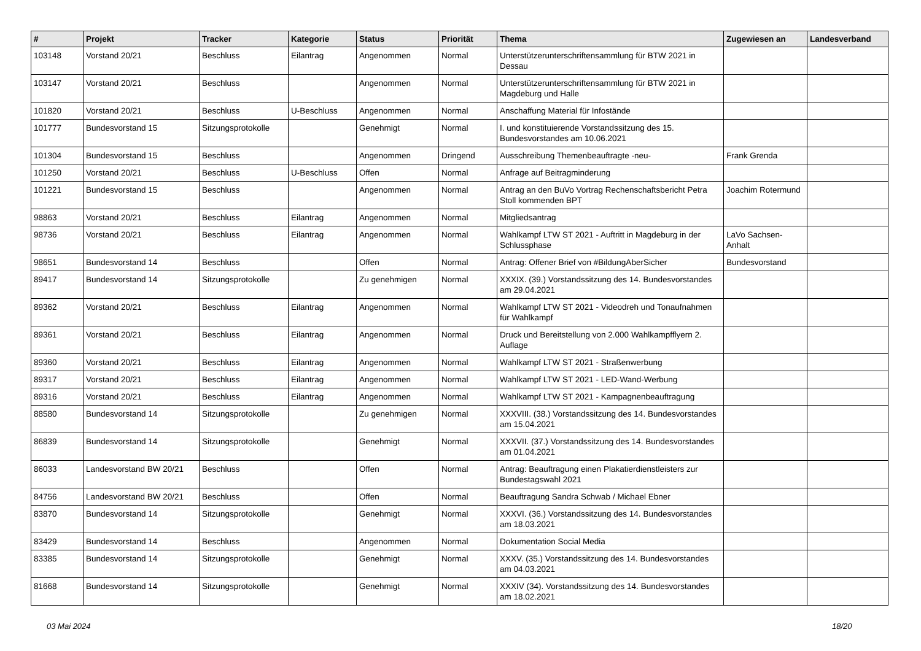| # | Projekt | Tracker | Kategorie | Status | Priorität | Thema | Zugewiesen an | Landesverband |
| --- | --- | --- | --- | --- | --- | --- | --- | --- |
| 103148 | Vorstand 20/21 | Beschluss | Eilantrag | Angenommen | Normal | Unterstützerunterschriftensammlung für BTW 2021 in Dessau | | |
| 103147 | Vorstand 20/21 | Beschluss | | Angenommen | Normal | Unterstützerunterschriftensammlung für BTW 2021 in Magdeburg und Halle | | |
| 101820 | Vorstand 20/21 | Beschluss | U-Beschluss | Angenommen | Normal | Anschaffung Material für Infostände | | |
| 101777 | Bundesvorstand 15 | Sitzungsprotokolle | | Genehmigt | Normal | I. und konstituierende Vorstandssitzung des 15. Bundesvorstandes am 10.06.2021 | | |
| 101304 | Bundesvorstand 15 | Beschluss | | Angenommen | Dringend | Ausschreibung Themenbeauftragte -neu- | Frank Grenda | |
| 101250 | Vorstand 20/21 | Beschluss | U-Beschluss | Offen | Normal | Anfrage auf Beitragminderung | | |
| 101221 | Bundesvorstand 15 | Beschluss | | Angenommen | Normal | Antrag an den BuVo Vortrag Rechenschaftsbericht Petra Stoll kommenden BPT | Joachim Rotermund | |
| 98863 | Vorstand 20/21 | Beschluss | Eilantrag | Angenommen | Normal | Mitgliedsantrag | | |
| 98736 | Vorstand 20/21 | Beschluss | Eilantrag | Angenommen | Normal | Wahlkampf LTW ST 2021 - Auftritt in Magdeburg in der Schlussphase | LaVo Sachsen-Anhalt | |
| 98651 | Bundesvorstand 14 | Beschluss | | Offen | Normal | Antrag: Offener Brief von #BildungAberSicher | Bundesvorstand | |
| 89417 | Bundesvorstand 14 | Sitzungsprotokolle | | Zu genehmigen | Normal | XXXIX. (39.) Vorstandssitzung des 14. Bundesvorstandes am 29.04.2021 | | |
| 89362 | Vorstand 20/21 | Beschluss | Eilantrag | Angenommen | Normal | Wahlkampf LTW ST 2021 - Videodreh und Tonaufnahmen für Wahlkampf | | |
| 89361 | Vorstand 20/21 | Beschluss | Eilantrag | Angenommen | Normal | Druck und Bereitstellung von 2.000 Wahlkampfflyern 2. Auflage | | |
| 89360 | Vorstand 20/21 | Beschluss | Eilantrag | Angenommen | Normal | Wahlkampf LTW ST 2021 - Straßenwerbung | | |
| 89317 | Vorstand 20/21 | Beschluss | Eilantrag | Angenommen | Normal | Wahlkampf LTW ST 2021 - LED-Wand-Werbung | | |
| 89316 | Vorstand 20/21 | Beschluss | Eilantrag | Angenommen | Normal | Wahlkampf LTW ST 2021 - Kampagnenbeauftragung | | |
| 88580 | Bundesvorstand 14 | Sitzungsprotokolle | | Zu genehmigen | Normal | XXXVIII. (38.) Vorstandssitzung des 14. Bundesvorstandes am 15.04.2021 | | |
| 86839 | Bundesvorstand 14 | Sitzungsprotokolle | | Genehmigt | Normal | XXXVII. (37.) Vorstandssitzung des 14. Bundesvorstandes am 01.04.2021 | | |
| 86033 | Landesvorstand BW 20/21 | Beschluss | | Offen | Normal | Antrag: Beauftragung einen Plakatierdienstleisters zur Bundestagswahl 2021 | | |
| 84756 | Landesvorstand BW 20/21 | Beschluss | | Offen | Normal | Beauftragung Sandra Schwab / Michael Ebner | | |
| 83870 | Bundesvorstand 14 | Sitzungsprotokolle | | Genehmigt | Normal | XXXVI. (36.) Vorstandssitzung des 14. Bundesvorstandes am 18.03.2021 | | |
| 83429 | Bundesvorstand 14 | Beschluss | | Angenommen | Normal | Dokumentation Social Media | | |
| 83385 | Bundesvorstand 14 | Sitzungsprotokolle | | Genehmigt | Normal | XXXV. (35.) Vorstandssitzung des 14. Bundesvorstandes am 04.03.2021 | | |
| 81668 | Bundesvorstand 14 | Sitzungsprotokolle | | Genehmigt | Normal | XXXIV (34). Vorstandssitzung des 14. Bundesvorstandes am 18.02.2021 | | |
03 Mai 2024 18/20